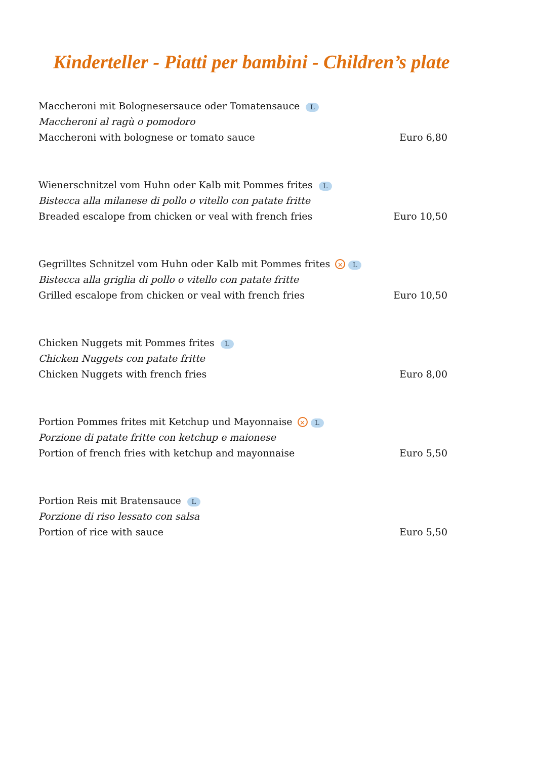Kinderteller - Piatti per bambini - Children’s plate
Maccheroni mit Bolognesersauce oder Tomatensauce L
Maccheroni al ragù o pomodoro
Maccheroni with bolognese or tomato sauce Euro 6,80
Wienerschnitzel vom Huhn oder Kalb mit Pommes frites L
Bistecca alla milanese di pollo o vitello con patate fritte
Breaded escalope from chicken or veal with french fries Euro 10,50
Gegrilltes Schnitzel vom Huhn oder Kalb mit Pommes frites ✕ L
Bistecca alla griglia di pollo o vitello con patate fritte
Grilled escalope from chicken or veal with french fries Euro 10,50
Chicken Nuggets mit Pommes frites L
Chicken Nuggets con patate fritte
Chicken Nuggets with french fries Euro 8,00
Portion Pommes frites mit Ketchup und Mayonnaise ✕ L
Porzione di patate fritte con ketchup e maionese
Portion of french fries with ketchup and mayonnaise Euro 5,50
Portion Reis mit Bratensauce L
Porzione di riso lessato con salsa
Portion of rice with sauce Euro 5,50